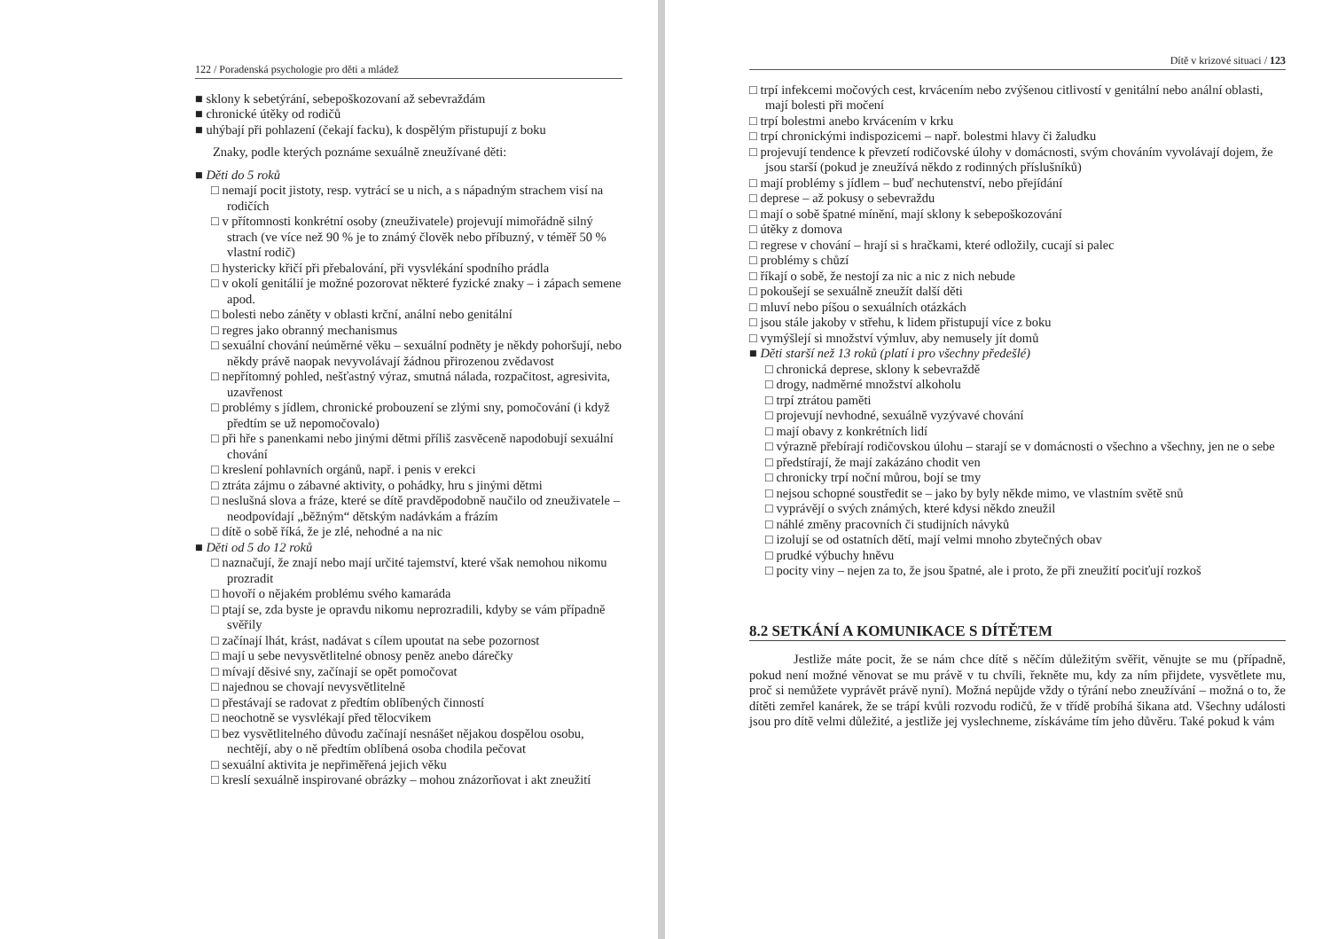122 / Poradenská psychologie pro děti a mládež
■ sklony k sebetýrání, sebepoškozovaní až sebevraždám
■ chronické útěky od rodičů
■ uhýbají při pohlazení (čekají facku), k dospělým přistupují z boku
Znaky, podle kterých poznáme sexuálně zneužívané děti:
■ Děti do 5 roků
□ nemají pocit jistoty, resp. vytrácí se u nich, a s nápadným strachem visí na rodičích
□ v přítomnosti konkrétní osoby (zneuživatele) projevují mimořádně silný strach (ve více než 90 % je to známý člověk nebo příbuzný, v téměř 50 % vlastní rodič)
□ hystericky křičí při přebalování, při vysvlékání spodního prádla
□ v okolí genitálií je možné pozorovat některé fyzické znaky – i zápach semene apod.
□ bolesti nebo záněty v oblasti krční, anální nebo genitální
□ regres jako obranný mechanismus
□ sexuální chování neúměrné věku – sexuální podněty je někdy pohoršují, nebo někdy právě naopak nevyvolávají žádnou přirozenou zvědavost
□ nepřítomný pohled, nešťastný výraz, smutná nálada, rozpačitost, agresivita, uzavřenost
□ problémy s jídlem, chronické probouzení se zlými sny, pomočování (i když předtím se už nepomočovalo)
□ při hře s panenkami nebo jinými dětmi příliš zasvěceně napodobují sexuální chování
□ kreslení pohlavních orgánů, např. i penis v erekci
□ ztráta zájmu o zábavné aktivity, o pohádky, hru s jinými dětmi
□ neslušná slova a fráze, které se dítě pravděpodobně naučilo od zneuživatele – neodpovídají „běžným“ dětským nadávkám a frázím
□ dítě o sobě říká, že je zlé, nehodné a na nic
■ Děti od 5 do 12 roků
□ naznačují, že znají nebo mají určité tajemství, které však nemohou nikomu prozradit
□ hovoří o nějakém problému svého kamaráda
□ ptají se, zda byste je opravdu nikomu neprozradili, kdyby se vám případně svěřily
□ začínají lhát, krást, nadávat s cílem upoutat na sebe pozornost
□ mají u sebe nevysvětlitelné obnosy peněz anebo dárečky
□ mívají děsivé sny, začínají se opět pomočovat
□ najednou se chovají nevysvětlitelně
□ přestávají se radovat z předtím oblíbených činností
□ neochotně se vysvlékají před tělocvikem
□ bez vysvětlitelného důvodu začínají nesnášet nějakou dospělou osobu, nechtějí, aby o ně předtím oblíbená osoba chodila pečovat
□ sexuální aktivita je nepřiměřená jejich věku
□ kreslí sexuálně inspirované obrázky – mohou znázorňovat i akt zneužití
Dítě v krizové situaci / 123
□ trpí infekcemi močových cest, krvácením nebo zvýšenou citlivostí v genitální nebo anální oblasti, mají bolesti při močení
□ trpí bolestmi anebo krvácením v krku
□ trpí chronickými indispozicemi – např. bolestmi hlavy či žaludku
□ projevují tendence k převzetí rodičovské úlohy v domácnosti, svým chováním vyvolávají dojem, že jsou starší (pokud je zneužívá někdo z rodinných příslušníků)
□ mají problémy s jídlem – buď nechutenství, nebo přejídání
□ deprese – až pokusy o sebevraždu
□ mají o sobě špatné mínění, mají sklony k sebepoškozování
□ útěky z domova
□ regrese v chování – hrají si s hračkami, které odložily, cucají si palec
□ problémy s chůzí
□ říkají o sobě, že nestojí za nic a nic z nich nebude
□ pokoušejí se sexuálně zneužít další děti
□ mluví nebo píšou o sexuálních otázkách
□ jsou stále jakoby v střehu, k lidem přistupují více z boku
□ vymýšlejí si množství výmluv, aby nemusely jít domů
■ Děti starší než 13 roků (platí i pro všechny předešlé)
□ chronická deprese, sklony k sebevraždě
□ drogy, nadměrné množství alkoholu
□ trpí ztrátou paměti
□ projevují nevhodné, sexuálně vyzývavé chování
□ mají obavy z konkrétních lidí
□ výrazně přebírají rodičovskou úlohu – starají se v domácnosti o všechno a všechny, jen ne o sebe
□ předstírají, že mají zakázáno chodit ven
□ chronicky trpí noční můrou, bojí se tmy
□ nejsou schopné soustředit se – jako by byly někde mimo, ve vlastním světě snů
□ vyprávějí o svých známých, které kdysi někdo zneužil
□ náhlé změny pracovních či studijních návyků
□ izolují se od ostatních dětí, mají velmi mnoho zbytečných obav
□ prudké výbuchy hněvu
□ pocity viny – nejen za to, že jsou špatné, ale i proto, že při zneužití pociťují rozkoš
8.2 SETKÁNÍ A KOMUNIKACE S DÍTĚTEM
Jestliže máte pocit, že se nám chce dítě s něčím důležitým svěřit, věnujte se mu (případně, pokud není možné věnovat se mu právě v tu chvíli, řekněte mu, kdy za ním přijdete, vysvětlete mu, proč si nemůžete vyprávět právě nyní). Možná nepůjde vždy o týrání nebo zneužívání – možná o to, že dítěti zemřel kanárek, že se trápí kvůli rozvodu rodičů, že v třídě probíhá šikana atd. Všechny události jsou pro dítě velmi důležité, a jestliže jej vyslechneme, získáváme tím jeho důvěru. Také pokud k vám